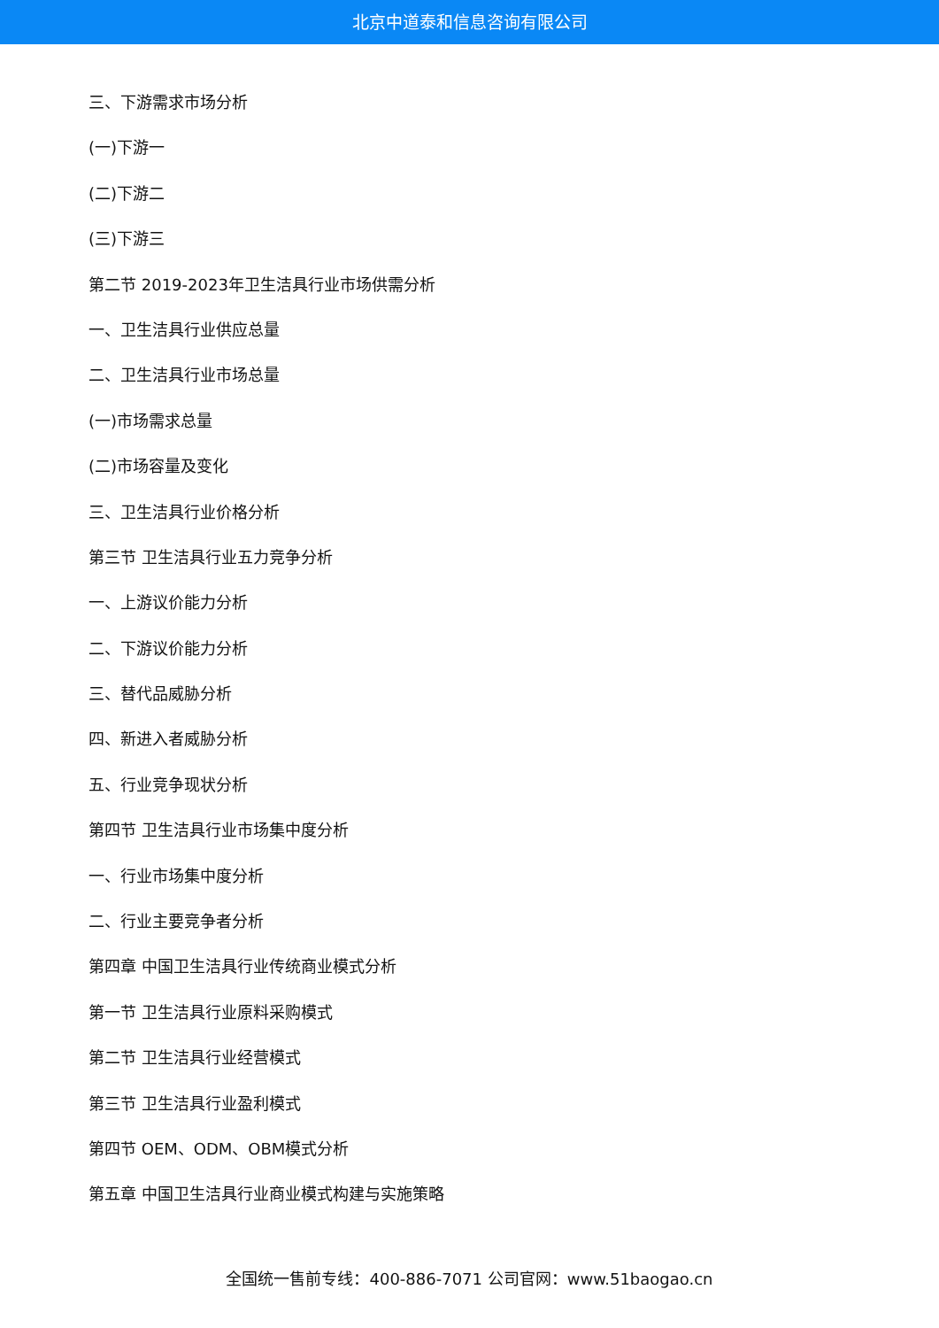北京中道泰和信息咨询有限公司
三、下游需求市场分析
(一)下游一
(二)下游二
(三)下游三
第二节 2019-2023年卫生洁具行业市场供需分析
一、卫生洁具行业供应总量
二、卫生洁具行业市场总量
(一)市场需求总量
(二)市场容量及变化
三、卫生洁具行业价格分析
第三节 卫生洁具行业五力竞争分析
一、上游议价能力分析
二、下游议价能力分析
三、替代品威胁分析
四、新进入者威胁分析
五、行业竞争现状分析
第四节 卫生洁具行业市场集中度分析
一、行业市场集中度分析
二、行业主要竞争者分析
第四章 中国卫生洁具行业传统商业模式分析
第一节 卫生洁具行业原料采购模式
第二节 卫生洁具行业经营模式
第三节 卫生洁具行业盈利模式
第四节 OEM、ODM、OBM模式分析
第五章 中国卫生洁具行业商业模式构建与实施策略
全国统一售前专线：400-886-7071 公司官网：www.51baogao.cn